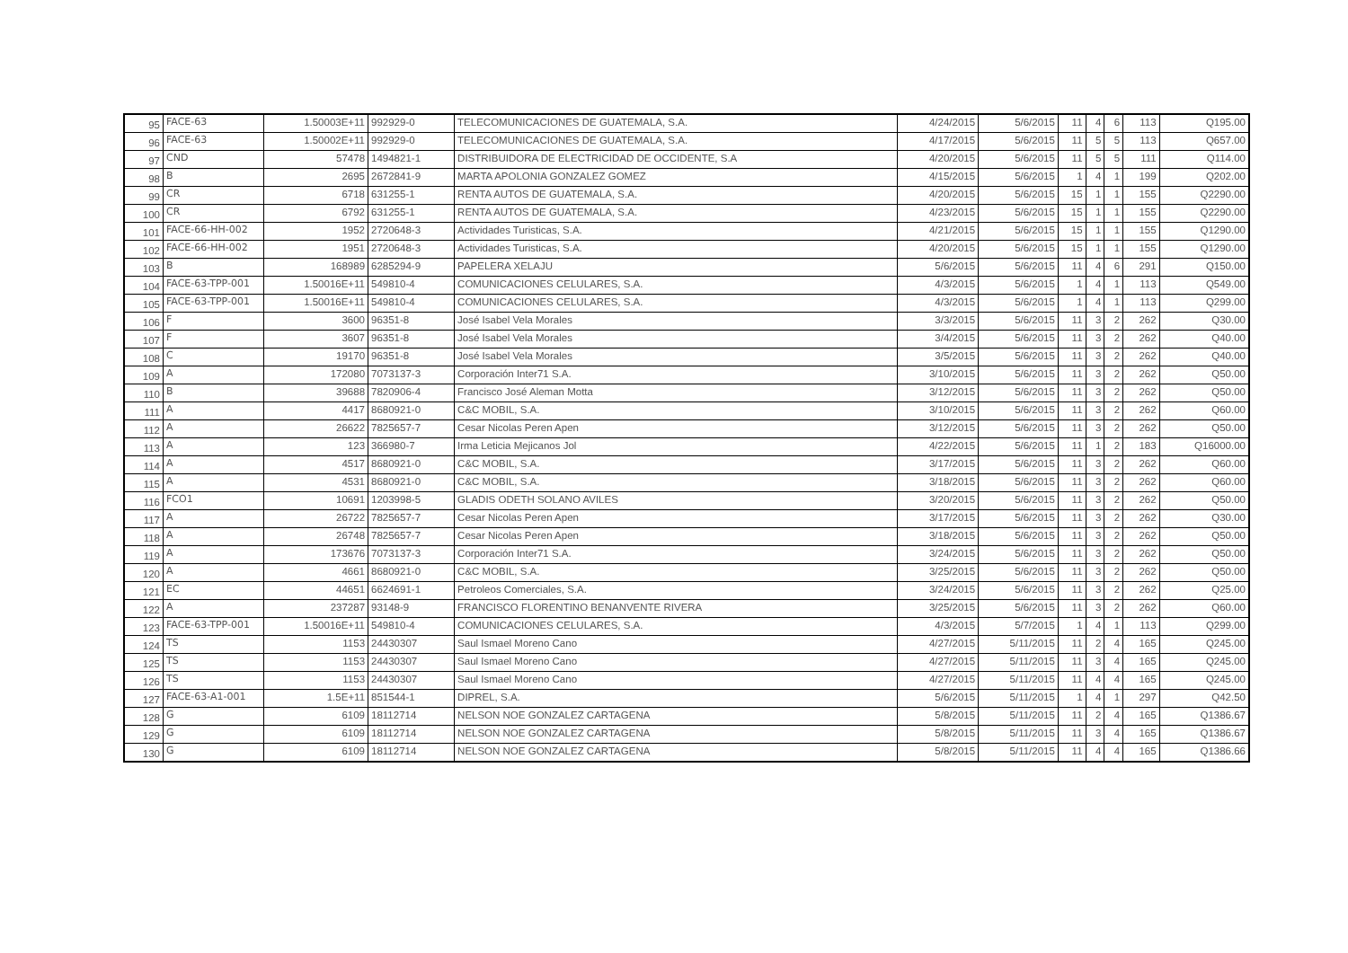| 95 | FACE-63 | 1.50003E+11 | 992929-0 | TELECOMUNICACIONES DE GUATEMALA, S.A. | 4/24/2015 | 5/6/2015 | 11 | 4 | 6 | 113 | Q195.00 |
| 96 | FACE-63 | 1.50002E+11 | 992929-0 | TELECOMUNICACIONES DE GUATEMALA, S.A. | 4/17/2015 | 5/6/2015 | 11 | 5 | 5 | 113 | Q657.00 |
| 97 | CND | 57478 | 1494821-1 | DISTRIBUIDORA DE ELECTRICIDAD DE OCCIDENTE, S.A | 4/20/2015 | 5/6/2015 | 11 | 5 | 5 | 111 | Q114.00 |
| 98 | B | 2695 | 2672841-9 | MARTA APOLONIA GONZALEZ GOMEZ | 4/15/2015 | 5/6/2015 | 1 | 4 | 1 | 199 | Q202.00 |
| 99 | CR | 6718 | 631255-1 | RENTA AUTOS DE GUATEMALA, S.A. | 4/20/2015 | 5/6/2015 | 15 | 1 | 1 | 155 | Q2290.00 |
| 100 | CR | 6792 | 631255-1 | RENTA AUTOS DE GUATEMALA, S.A. | 4/23/2015 | 5/6/2015 | 15 | 1 | 1 | 155 | Q2290.00 |
| 101 | FACE-66-HH-002 | 1952 | 2720648-3 | Actividades Turisticas, S.A. | 4/21/2015 | 5/6/2015 | 15 | 1 | 1 | 155 | Q1290.00 |
| 102 | FACE-66-HH-002 | 1951 | 2720648-3 | Actividades Turisticas, S.A. | 4/20/2015 | 5/6/2015 | 15 | 1 | 1 | 155 | Q1290.00 |
| 103 | B | 168989 | 6285294-9 | PAPELERA XELAJU | 5/6/2015 | 5/6/2015 | 11 | 4 | 6 | 291 | Q150.00 |
| 104 | FACE-63-TPP-001 | 1.50016E+11 | 549810-4 | COMUNICACIONES CELULARES, S.A. | 4/3/2015 | 5/6/2015 | 1 | 4 | 1 | 113 | Q549.00 |
| 105 | FACE-63-TPP-001 | 1.50016E+11 | 549810-4 | COMUNICACIONES CELULARES, S.A. | 4/3/2015 | 5/6/2015 | 1 | 4 | 1 | 113 | Q299.00 |
| 106 | F | 3600 | 96351-8 | José Isabel Vela Morales | 3/3/2015 | 5/6/2015 | 11 | 3 | 2 | 262 | Q30.00 |
| 107 | F | 3607 | 96351-8 | José Isabel Vela Morales | 3/4/2015 | 5/6/2015 | 11 | 3 | 2 | 262 | Q40.00 |
| 108 | C | 19170 | 96351-8 | José Isabel Vela Morales | 3/5/2015 | 5/6/2015 | 11 | 3 | 2 | 262 | Q40.00 |
| 109 | A | 172080 | 7073137-3 | Corporación Inter71 S.A. | 3/10/2015 | 5/6/2015 | 11 | 3 | 2 | 262 | Q50.00 |
| 110 | B | 39688 | 7820906-4 | Francisco José Aleman Motta | 3/12/2015 | 5/6/2015 | 11 | 3 | 2 | 262 | Q50.00 |
| 111 | A | 4417 | 8680921-0 | C&C MOBIL, S.A. | 3/10/2015 | 5/6/2015 | 11 | 3 | 2 | 262 | Q60.00 |
| 112 | A | 26622 | 7825657-7 | Cesar Nicolas Peren Apen | 3/12/2015 | 5/6/2015 | 11 | 3 | 2 | 262 | Q50.00 |
| 113 | A | 123 | 366980-7 | Irma Leticia Mejicanos Jol | 4/22/2015 | 5/6/2015 | 11 | 1 | 2 | 183 | Q16000.00 |
| 114 | A | 4517 | 8680921-0 | C&C MOBIL, S.A. | 3/17/2015 | 5/6/2015 | 11 | 3 | 2 | 262 | Q60.00 |
| 115 | A | 4531 | 8680921-0 | C&C MOBIL, S.A. | 3/18/2015 | 5/6/2015 | 11 | 3 | 2 | 262 | Q60.00 |
| 116 | FCO1 | 10691 | 1203998-5 | GLADIS ODETH SOLANO AVILES | 3/20/2015 | 5/6/2015 | 11 | 3 | 2 | 262 | Q50.00 |
| 117 | A | 26722 | 7825657-7 | Cesar Nicolas Peren Apen | 3/17/2015 | 5/6/2015 | 11 | 3 | 2 | 262 | Q30.00 |
| 118 | A | 26748 | 7825657-7 | Cesar Nicolas Peren Apen | 3/18/2015 | 5/6/2015 | 11 | 3 | 2 | 262 | Q50.00 |
| 119 | A | 173676 | 7073137-3 | Corporación Inter71 S.A. | 3/24/2015 | 5/6/2015 | 11 | 3 | 2 | 262 | Q50.00 |
| 120 | A | 4661 | 8680921-0 | C&C MOBIL, S.A. | 3/25/2015 | 5/6/2015 | 11 | 3 | 2 | 262 | Q50.00 |
| 121 | EC | 44651 | 6624691-1 | Petroleos Comerciales, S.A. | 3/24/2015 | 5/6/2015 | 11 | 3 | 2 | 262 | Q25.00 |
| 122 | A | 237287 | 93148-9 | FRANCISCO FLORENTINO BENANVENTE RIVERA | 3/25/2015 | 5/6/2015 | 11 | 3 | 2 | 262 | Q60.00 |
| 123 | FACE-63-TPP-001 | 1.50016E+11 | 549810-4 | COMUNICACIONES CELULARES, S.A. | 4/3/2015 | 5/7/2015 | 1 | 4 | 1 | 113 | Q299.00 |
| 124 | TS | 1153 | 24430307 | Saul Ismael Moreno Cano | 4/27/2015 | 5/11/2015 | 11 | 2 | 4 | 165 | Q245.00 |
| 125 | TS | 1153 | 24430307 | Saul Ismael Moreno Cano | 4/27/2015 | 5/11/2015 | 11 | 3 | 4 | 165 | Q245.00 |
| 126 | TS | 1153 | 24430307 | Saul Ismael Moreno Cano | 4/27/2015 | 5/11/2015 | 11 | 4 | 4 | 165 | Q245.00 |
| 127 | FACE-63-A1-001 | 1.5E+11 | 851544-1 | DIPREL, S.A. | 5/6/2015 | 5/11/2015 | 1 | 4 | 1 | 297 | Q42.50 |
| 128 | G | 6109 | 18112714 | NELSON NOE GONZALEZ CARTAGENA | 5/8/2015 | 5/11/2015 | 11 | 2 | 4 | 165 | Q1386.67 |
| 129 | G | 6109 | 18112714 | NELSON NOE GONZALEZ CARTAGENA | 5/8/2015 | 5/11/2015 | 11 | 3 | 4 | 165 | Q1386.67 |
| 130 | G | 6109 | 18112714 | NELSON NOE GONZALEZ CARTAGENA | 5/8/2015 | 5/11/2015 | 11 | 4 | 4 | 165 | Q1386.66 |